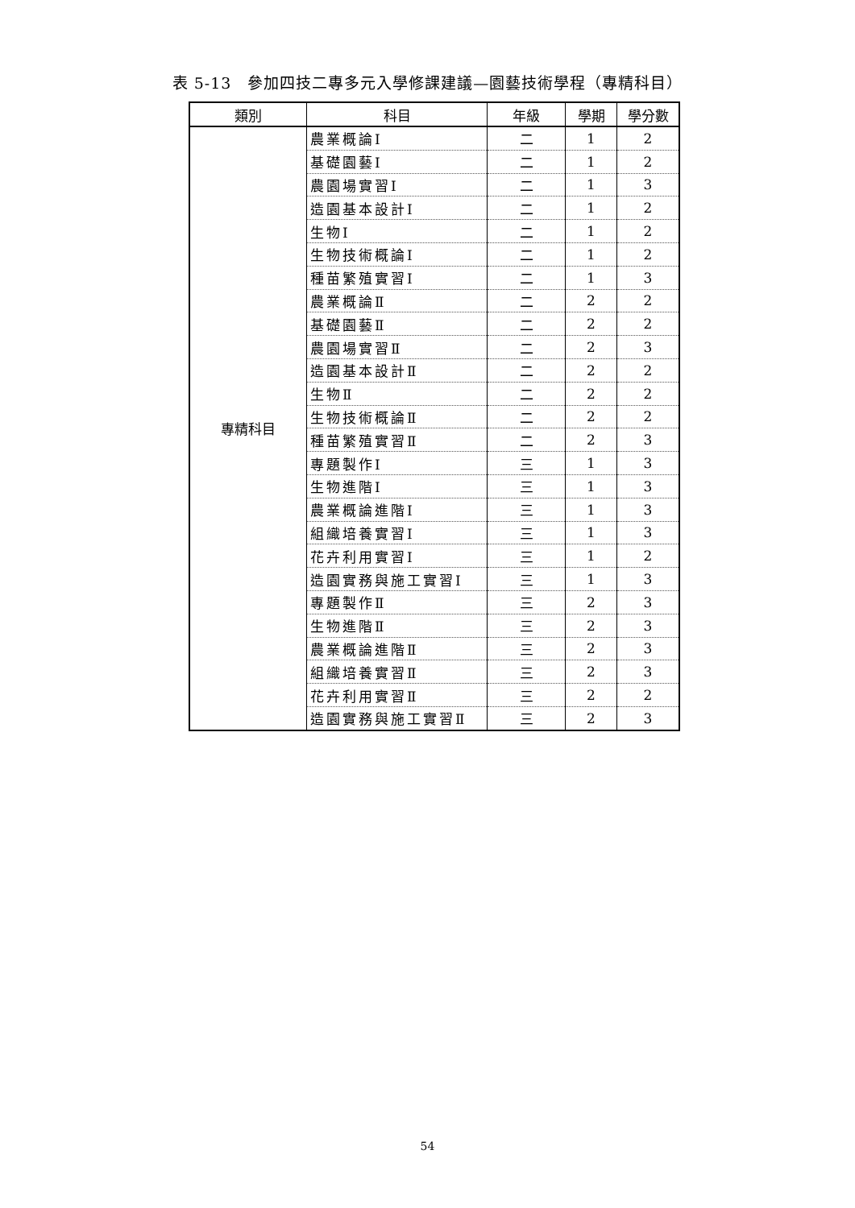表 5-13　參加四技二專多元入學修課建議—園藝技術學程（專精科目）
| 類別 | 科目 | 年級 | 學期 | 學分數 |
| --- | --- | --- | --- | --- |
| 專精科目 | 農業概論Ⅰ | 二 | 1 | 2 |
| | 基礎園藝Ⅰ | 二 | 1 | 2 |
| | 農園場實習Ⅰ | 二 | 1 | 3 |
| | 造園基本設計Ⅰ | 二 | 1 | 2 |
| | 生物Ⅰ | 二 | 1 | 2 |
| | 生物技術概論Ⅰ | 二 | 1 | 2 |
| | 種苗繁殖實習Ⅰ | 二 | 1 | 3 |
| | 農業概論Ⅱ | 二 | 2 | 2 |
| | 基礎園藝Ⅱ | 二 | 2 | 2 |
| | 農園場實習Ⅱ | 二 | 2 | 3 |
| | 造園基本設計Ⅱ | 二 | 2 | 2 |
| | 生物Ⅱ | 二 | 2 | 2 |
| | 生物技術概論Ⅱ | 二 | 2 | 2 |
| | 種苗繁殖實習Ⅱ | 二 | 2 | 3 |
| | 專題製作Ⅰ | 三 | 1 | 3 |
| | 生物進階Ⅰ | 三 | 1 | 3 |
| | 農業概論進階Ⅰ | 三 | 1 | 3 |
| | 組織培養實習Ⅰ | 三 | 1 | 3 |
| | 花卉利用實習Ⅰ | 三 | 1 | 2 |
| | 造園實務與施工實習Ⅰ | 三 | 1 | 3 |
| | 專題製作Ⅱ | 三 | 2 | 3 |
| | 生物進階Ⅱ | 三 | 2 | 3 |
| | 農業概論進階Ⅱ | 三 | 2 | 3 |
| | 組織培養實習Ⅱ | 三 | 2 | 3 |
| | 花卉利用實習Ⅱ | 三 | 2 | 2 |
| | 造園實務與施工實習Ⅱ | 三 | 2 | 3 |
54